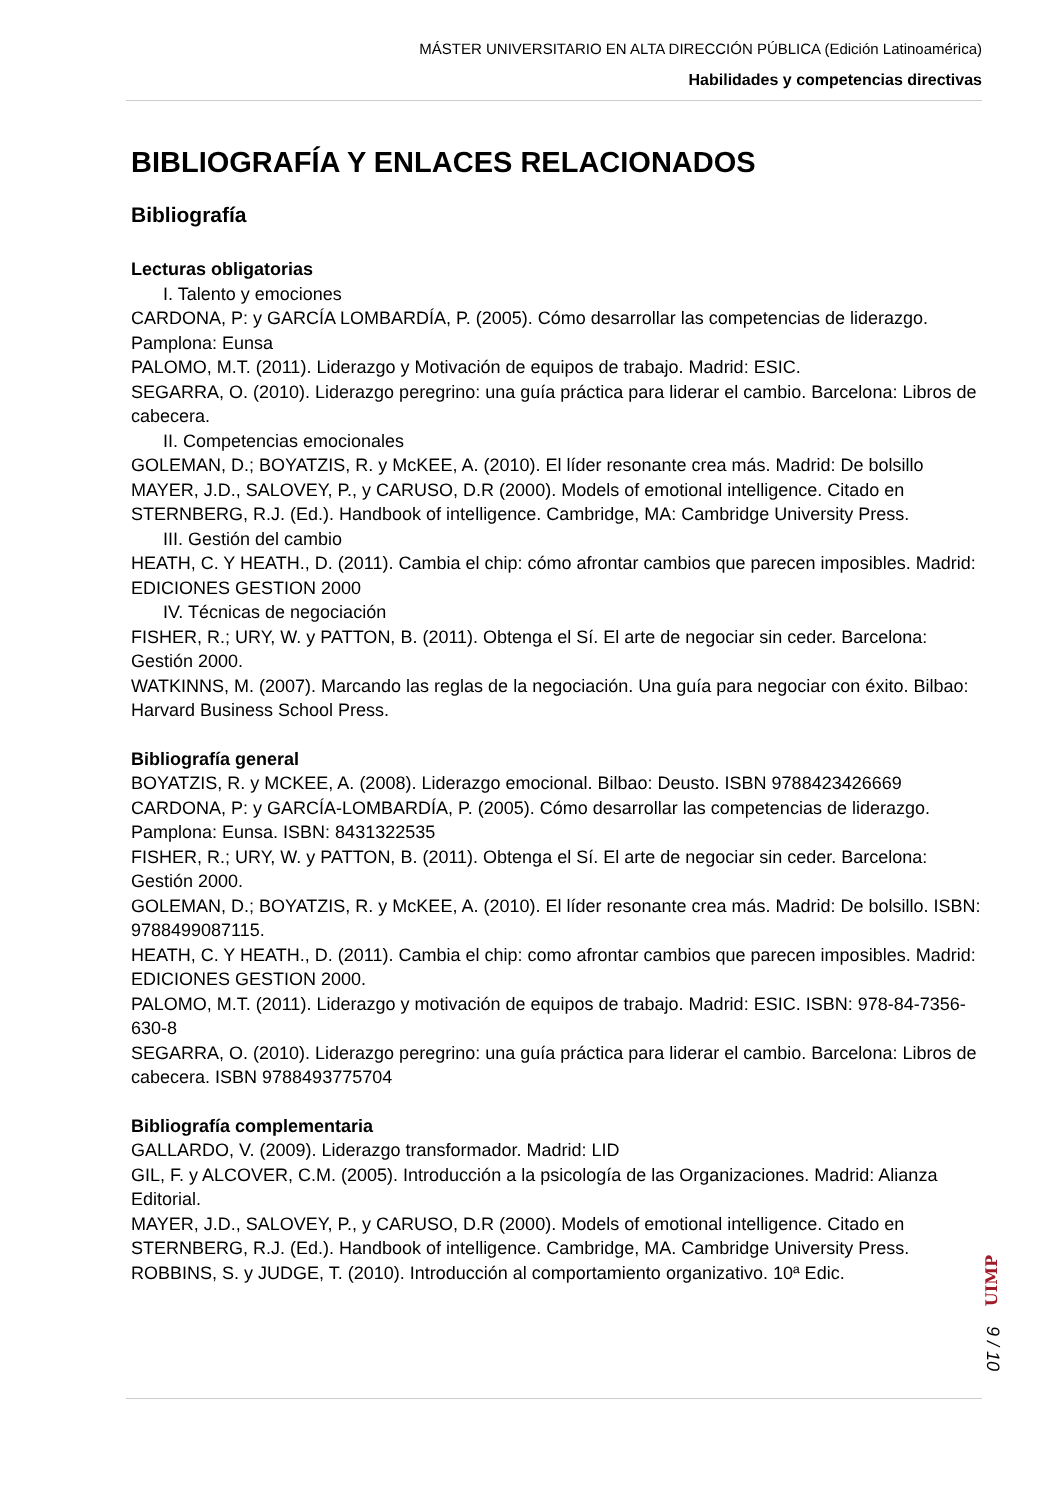MÁSTER UNIVERSITARIO EN ALTA DIRECCIÓN PÚBLICA (Edición Latinoamérica)
Habilidades y competencias directivas
BIBLIOGRAFÍA Y ENLACES RELACIONADOS
Bibliografía
Lecturas obligatorias
I. Talento y emociones
CARDONA, P: y GARCÍA LOMBARDÍA, P. (2005). Cómo desarrollar las competencias de liderazgo. Pamplona: Eunsa
PALOMO, M.T. (2011). Liderazgo y Motivación de equipos de trabajo. Madrid: ESIC.
SEGARRA, O. (2010). Liderazgo peregrino: una guía práctica para liderar el cambio. Barcelona: Libros de cabecera.
II. Competencias emocionales
GOLEMAN, D.; BOYATZIS, R. y McKEE, A. (2010). El líder resonante crea más. Madrid: De bolsillo
MAYER, J.D., SALOVEY, P., y CARUSO, D.R (2000). Models of emotional intelligence. Citado en STERNBERG, R.J. (Ed.). Handbook of intelligence. Cambridge, MA: Cambridge University Press.
III. Gestión del cambio
HEATH, C. Y HEATH., D. (2011). Cambia el chip: cómo afrontar cambios que parecen imposibles. Madrid: EDICIONES GESTION 2000
IV. Técnicas de negociación
FISHER, R.; URY, W. y PATTON, B. (2011). Obtenga el Sí. El arte de negociar sin ceder. Barcelona: Gestión 2000.
WATKINNS, M. (2007). Marcando las reglas de la negociación. Una guía para negociar con éxito. Bilbao: Harvard Business School Press.
Bibliografía general
BOYATZIS, R. y MCKEE, A. (2008). Liderazgo emocional. Bilbao: Deusto. ISBN 9788423426669
CARDONA, P: y GARCÍA-LOMBARDÍA, P. (2005). Cómo desarrollar las competencias de liderazgo. Pamplona: Eunsa. ISBN: 8431322535
FISHER, R.; URY, W. y PATTON, B. (2011). Obtenga el Sí. El arte de negociar sin ceder. Barcelona: Gestión 2000.
GOLEMAN, D.; BOYATZIS, R. y McKEE, A. (2010). El líder resonante crea más. Madrid: De bolsillo. ISBN: 9788499087115.
HEATH, C. Y HEATH., D. (2011). Cambia el chip: como afrontar cambios que parecen imposibles. Madrid: EDICIONES GESTION 2000.
PALOMO, M.T. (2011). Liderazgo y motivación de equipos de trabajo. Madrid: ESIC. ISBN: 978-84-7356-630-8
SEGARRA, O. (2010). Liderazgo peregrino: una guía práctica para liderar el cambio. Barcelona: Libros de cabecera. ISBN 9788493775704
Bibliografía complementaria
GALLARDO, V. (2009). Liderazgo transformador. Madrid: LID
GIL, F. y ALCOVER, C.M. (2005). Introducción a la psicología de las Organizaciones. Madrid: Alianza Editorial.
MAYER, J.D., SALOVEY, P., y CARUSO, D.R (2000). Models of emotional intelligence. Citado en STERNBERG, R.J. (Ed.). Handbook of intelligence. Cambridge, MA. Cambridge University Press.
ROBBINS, S. y JUDGE, T. (2010). Introducción al comportamiento organizativo. 10ª Edic.
UIMP
9 / 10